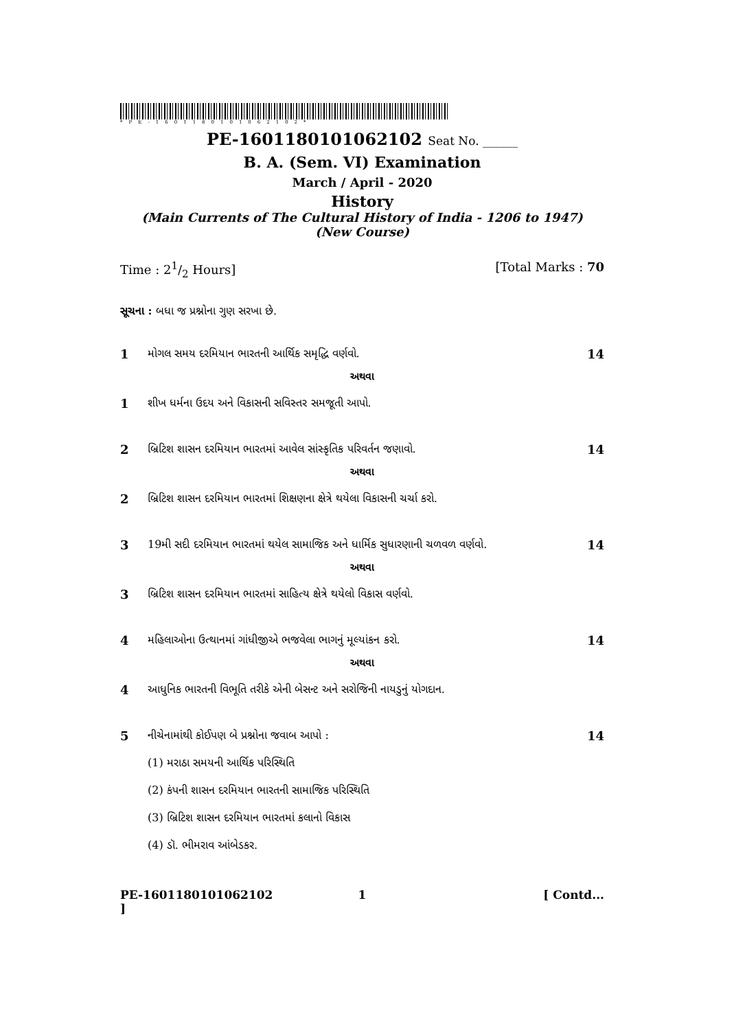*PE-1601180101062102*
PE-1601180101062102 Seat No. ______
B. A. (Sem. VI) Examination
March / April - 2020
History
(Main Currents of The Cultural History of India - 1206 to 1947)
(New Course)
Time : 21/2 Hours] [Total Marks : 70
સૂચના : બધા જ પ્રશ્નોના ગુણ સરખા છે.
1 મોગલ સમય દરમિયાન ભારતની આર્થિક સમૃદ્ધિ વર્ણવો.
14
અથવા
1 શીખ ધર્મના ઉદય અને વિકાસની સવિસ્તર સમજૂતી આપો.
2 બ્રિટિશ શાસન દરમિયાન ભારતમાં આવેલ સાંસ્કૃતિક પરિવર્તન જણાવો.
14
અથવા
2 બ્રિટિશ શાસન દરમિયાન ભારતમાં શિક્ષણના ક્ષેત્રે થયેલા વિકાસની ચર્ચા કરો.
3 19મી સદી દરમિયાન ભારતમાં થયેલ સામાજિક અને ધાર્મિક સુધારણાની ચળવળ વર્ણવો.
14
અથવા
3 બ્રિટિશ શાસન દરમિયાન ભારતમાં સાહિત્ય ક્ષેત્રે થયેલો વિકાસ વર્ણવો.
4 મહિલાઓના ઉત્થાનમાં ગાંધીજીએ ભજવેલા ભાગનું મૂલ્યાંકન કરો.
14
અથવા
4 આધુનિક ભારતની વિભૂતિ તરીકે એની બેસન્ટ અને સરોજિની નાયડુનું યોગદાન.
5 નીચેનામાંથી કોઈપણ બે પ્રશ્નોના જવાબ આપો :
14
(1) મરાઠા સમયની આર્થિક પરિસ્થિતિ
(2) કંપની શાસન દરમિયાન ભારતની સામાજિક પરિસ્થિતિ
(3) બ્રિટિશ શાસન દરમિયાન ભારતમાં કલાનો વિકાસ
(4) ડૉ. ભીમરાવ આંબેડકર.
PE-1601180101062102 ] 1 [ Contd...